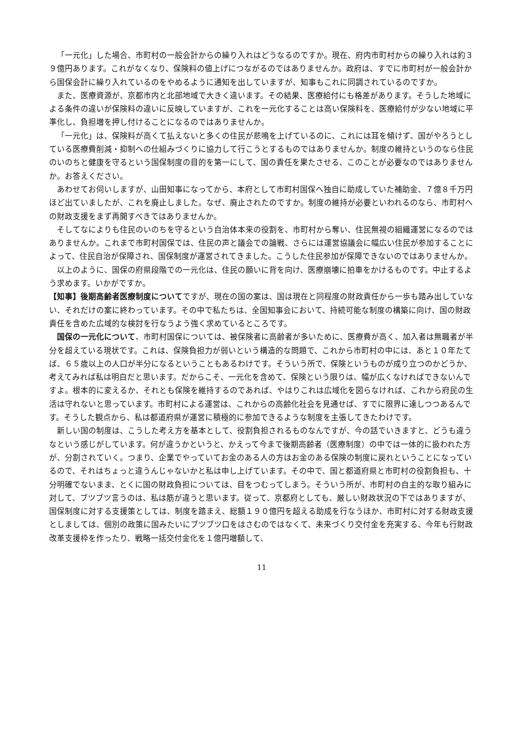「一元化」した場合、市町村の一般会計からの繰り入れはどうなるのですか。現在、府内市町村からの繰り入れは約３９億円あります。これがなくなり、保険料の値上げにつながるのではありませんか。政府は、すでに市町村が一般会計から国保会計に繰り入れているのをやめるように通知を出していますが、知事もこれに同調されているのですか。
また、医療資源が、京都市内と北部地域で大きく違います。その結果、医療給付にも格差があります。そうした地域による条件の違いが保険料の違いに反映していますが、これを一元化することは高い保険料を、医療給付が少ない地域に平準化し、負担増を押し付けることになるのではありませんか。
「一元化」は、保険料が高くて払えないと多くの住民が悲鳴を上げているのに、これには耳を傾けず、国がやろうとしている医療費削減・抑制への仕組みづくりに協力して行こうとするものではありませんか。制度の維持というのなら住民のいのちと健康を守るという国保制度の目的を第一にして、国の責任を果たさせる、このことが必要なのではありませんか。お答えください。
あわせてお伺いしますが、山田知事になってから、本府として市町村国保へ独自に助成していた補助金、７億８千万円ほど出ていましたが、これを廃止しました。なぜ、廃止されたのですか。制度の維持が必要といわれるのなら、市町村への財政支援をまず再開すべきではありませんか。
そしてなによりも住民のいのちを守るという自治体本来の役割を、市町村から奪い、住民無視の組織運営になるのではありませんか。これまで市町村国保では、住民の声と議会での論戦、さらには運営協議会に幅広い住民が参加することによって、住民自治が保障され、国保制度が運営されてきました。こうした住民参加が保障できないのではありませんか。
以上のように、国保の府県段階での一元化は、住民の願いに背を向け、医療崩壊に拍車をかけるものです。中止するよう求めます。いかがですか。
【知事】後期高齢者医療制度についてですが、現在の国の案は、国は現在と同程度の財政責任から一歩も踏み出していない、それだけの案に終わっています。その中で私たちは、全国知事会において、持続可能な制度の構築に向け、国の財政責任を含めた広域的な検討を行なうよう強く求めているところです。
国保の一元化について、市町村国保については、被保険者に高齢者が多いために、医療費が高く、加入者は無職者が半分を超えている現状です。これは、保険負担力が弱いという構造的な問題で、これから市町村の中には、あと１０年たてば、６５歳以上の人口が半分になるということもあるわけです。そういう所で、保険というものが成り立つのかどうか、考えてみれば私は明白だと思います。だからこそ、一元化を含めて、保険という限りは、幅が広くなければできないんですよ。根本的に変えるか、それとも保険を維持するのであれば、やはりこれは広域化を図らなければ、これから府民の生活は守れないと思っています。市町村による運営は、これからの高齢化社会を見通せば、すでに限界に達しつつあるんです。そうした観点から、私は都道府県が運営に積極的に参加できるような制度を主張してきたわけです。
新しい国の制度は、こうした考え方を基本として、役割負担されるものなんですが、今の話でいきますと、どうも違うなという感じがしています。何が違うかというと、かえって今まで後期高齢者（医療制度）の中では一体的に扱われた方が、分割されていく。つまり、企業でやっていてお金のある人の方はお金のある保険の制度に戻れということになっているので、それはちょっと違うんじゃないかと私は申し上げています。その中で、国と都道府県と市町村の役割負担も、十分明確でないまま、とくに国の財政負担については、目をつむってしまう。そういう所が、市町村の自主的な取り組みに対して、ブツブツ言うのは、私は筋が違うと思います。従って、京都府としても、厳しい財政状況の下ではありますが、国保制度に対する支援策としては、制度を踏まえ、総額１９０億円を超える助成を行なうほか、市町村に対する財政支援としましては、個別の政策に国みたいにブツブツ口をはさむのではなくて、未来づくり交付金を充実する、今年も行財政改革支援枠を作ったり、戦略一括交付金化を１億円増額して、
11